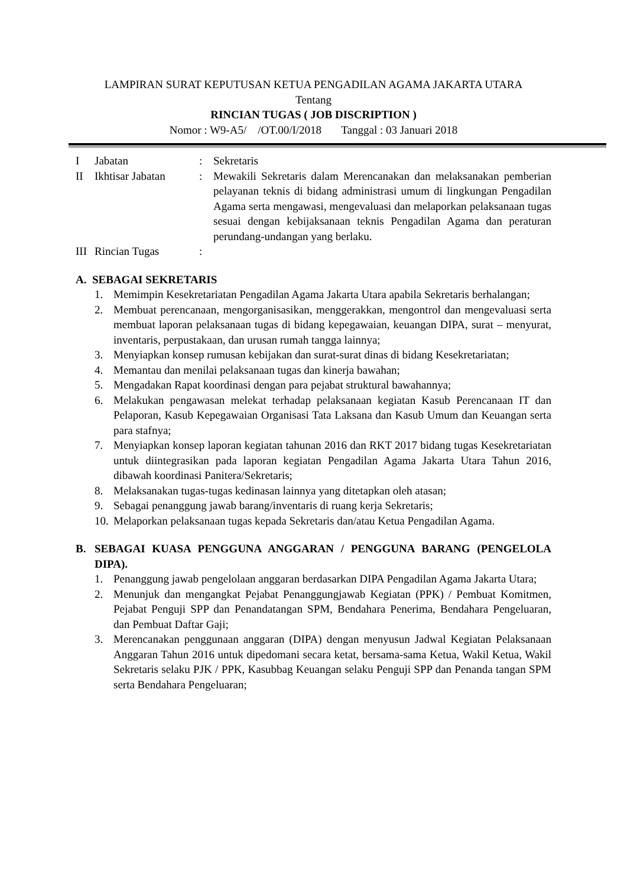LAMPIRAN SURAT KEPUTUSAN KETUA PENGADILAN AGAMA JAKARTA UTARA
Tentang
RINCIAN TUGAS ( JOB DISCRIPTION )
Nomor : W9-A5/ /OT.00/I/2018 Tanggal : 03 Januari 2018
I Jabatan : Sekretaris
II Ikhtisar Jabatan
: Mewakili Sekretaris dalam Merencanakan dan melaksanakan pemberian pelayanan teknis di bidang administrasi umum di lingkungan Pengadilan Agama serta mengawasi, mengevaluasi dan melaporkan pelaksanaan tugas sesuai dengan kebijaksanaan teknis Pengadilan Agama dan peraturan perundang-undangan yang berlaku.
III
Rincian Tugas :
A. SEBAGAI SEKRETARIS
1. Memimpin Kesekretariatan Pengadilan Agama Jakarta Utara apabila Sekretaris berhalangan;
2. Membuat perencanaan, mengorganisasikan, menggerakkan, mengontrol dan mengevaluasi serta membuat laporan pelaksanaan tugas di bidang kepegawaian, keuangan DIPA, surat – menyurat, inventaris, perpustakaan, dan urusan rumah tangga lainnya;
3. Menyiapkan konsep rumusan kebijakan dan surat-surat dinas di bidang Kesekretariatan;
4. Memantau dan menilai pelaksanaan tugas dan kinerja bawahan;
5. Mengadakan Rapat koordinasi dengan para pejabat struktural bawahannya;
6. Melakukan pengawasan melekat terhadap pelaksanaan kegiatan Kasub Perencanaan IT dan Pelaporan, Kasub Kepegawaian Organisasi Tata Laksana dan Kasub Umum dan Keuangan serta para stafnya;
7. Menyiapkan konsep laporan kegiatan tahunan 2016 dan RKT 2017 bidang tugas Kesekretariatan untuk diintegrasikan pada laporan kegiatan Pengadilan Agama Jakarta Utara Tahun 2016, dibawah koordinasi Panitera/Sekretaris;
8. Melaksanakan tugas-tugas kedinasan lainnya yang ditetapkan oleh atasan;
9. Sebagai penanggung jawab barang/inventaris di ruang kerja Sekretaris;
10. Melaporkan pelaksanaan tugas kepada Sekretaris dan/atau Ketua Pengadilan Agama.
B. SEBAGAI KUASA PENGGUNA ANGGARAN / PENGGUNA BARANG (PENGELOLA DIPA).
1. Penanggung jawab pengelolaan anggaran berdasarkan DIPA Pengadilan Agama Jakarta Utara;
2. Menunjuk dan mengangkat Pejabat Penanggungjawab Kegiatan (PPK) / Pembuat Komitmen, Pejabat Penguji SPP dan Penandatangan SPM, Bendahara Penerima, Bendahara Pengeluaran, dan Pembuat Daftar Gaji;
3. Merencanakan penggunaan anggaran (DIPA) dengan menyusun Jadwal Kegiatan Pelaksanaan Anggaran Tahun 2016 untuk dipedomani secara ketat, bersama-sama Ketua, Wakil Ketua, Wakil Sekretaris selaku PJK / PPK, Kasubbag Keuangan selaku Penguji SPP dan Penanda tangan SPM serta Bendahara Pengeluaran;